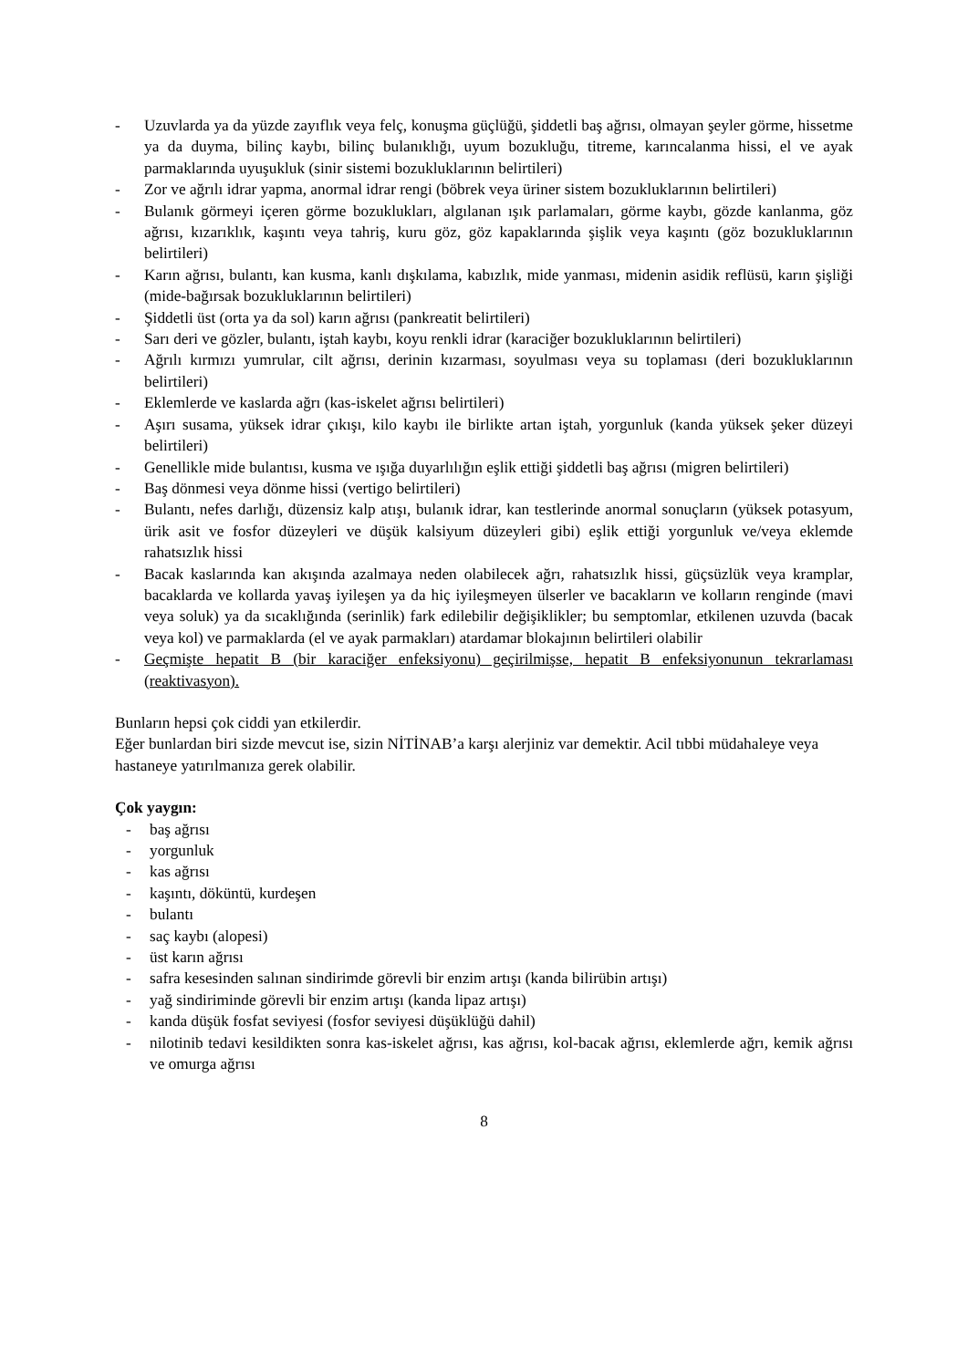- Uzuvlarda ya da yüzde zayıflık veya felç, konuşma güçlüğü, şiddetli baş ağrısı, olmayan şeyler görme, hissetme ya da duyma, bilinç kaybı, bilinç bulanıklığı, uyum bozukluğu, titreme, karıncalanma hissi, el ve ayak parmaklarında uyuşukluk (sinir sistemi bozukluklarının belirtileri)
- Zor ve ağrılı idrar yapma, anormal idrar rengi (böbrek veya üriner sistem bozukluklarının belirtileri)
- Bulanık görmeyi içeren görme bozuklukları, algılanan ışık parlamaları, görme kaybı, gözde kanlanma, göz ağrısı, kızarıklık, kaşıntı veya tahriş, kuru göz, göz kapaklarında şişlik veya kaşıntı (göz bozukluklarının belirtileri)
- Karın ağrısı, bulantı, kan kusma, kanlı dışkılama, kabızlık, mide yanması, midenin asidik reflüsü, karın şişliği (mide-bağırsak bozukluklarının belirtileri)
- Şiddetli üst (orta ya da sol) karın ağrısı (pankreatit belirtileri)
- Sarı deri ve gözler, bulantı, iştah kaybı, koyu renkli idrar (karaciğer bozukluklarının belirtileri)
- Ağrılı kırmızı yumrular, cilt ağrısı, derinin kızarması, soyulması veya su toplaması (deri bozukluklarının belirtileri)
- Eklemlerde ve kaslarda ağrı (kas-iskelet ağrısı belirtileri)
- Aşırı susama, yüksek idrar çıkışı, kilo kaybı ile birlikte artan iştah, yorgunluk (kanda yüksek şeker düzeyi belirtileri)
- Genellikle mide bulantısı, kusma ve ışığa duyarlılığın eşlik ettiği şiddetli baş ağrısı (migren belirtileri)
- Baş dönmesi veya dönme hissi (vertigo belirtileri)
- Bulantı, nefes darlığı, düzensiz kalp atışı, bulanık idrar, kan testlerinde anormal sonuçların (yüksek potasyum, ürik asit ve fosfor düzeyleri ve düşük kalsiyum düzeyleri gibi) eşlik ettiği yorgunluk ve/veya eklemde rahatsızlık hissi
- Bacak kaslarında kan akışında azalmaya neden olabilecek ağrı, rahatsızlık hissi, güçsüzlük veya kramplar, bacaklarda ve kollarda yavaş iyileşen ya da hiç iyileşmeyen ülserler ve bacakların ve kolların renginde (mavi veya soluk) ya da sıcaklığında (serinlik) fark edilebilir değişiklikler; bu semptomlar, etkilenen uzuvda (bacak veya kol) ve parmaklarda (el ve ayak parmakları) atardamar blokajının belirtileri olabilir
- Geçmişte hepatit B (bir karaciğer enfeksiyonu) geçirilmişse, hepatit B enfeksiyonunun tekrarlaması (reaktivasyon).
Bunların hepsi çok ciddi yan etkilerdir.
Eğer bunlardan biri sizde mevcut ise, sizin NİTİNAB’a karşı alerjiniz var demektir. Acil tıbbi müdahaleye veya hastaneye yatırılmanıza gerek olabilir.
Çok yaygın:
- baş ağrısı
- yorgunluk
- kas ağrısı
- kaşıntı, döküntü, kurdeşen
- bulantı
- saç kaybı (alopesi)
- üst karın ağrısı
- safra kesesinden salınan sindirimde görevli bir enzim artışı (kanda bilirübin artışı)
- yağ sindiriminde görevli bir enzim artışı (kanda lipaz artışı)
- kanda düşük fosfat seviyesi (fosfor seviyesi düşüklüğü dahil)
- nilotinib tedavi kesildikten sonra kas-iskelet ağrısı, kas ağrısı, kol-bacak ağrısı, eklemlerde ağrı, kemik ağrısı ve omurga ağrısı
8